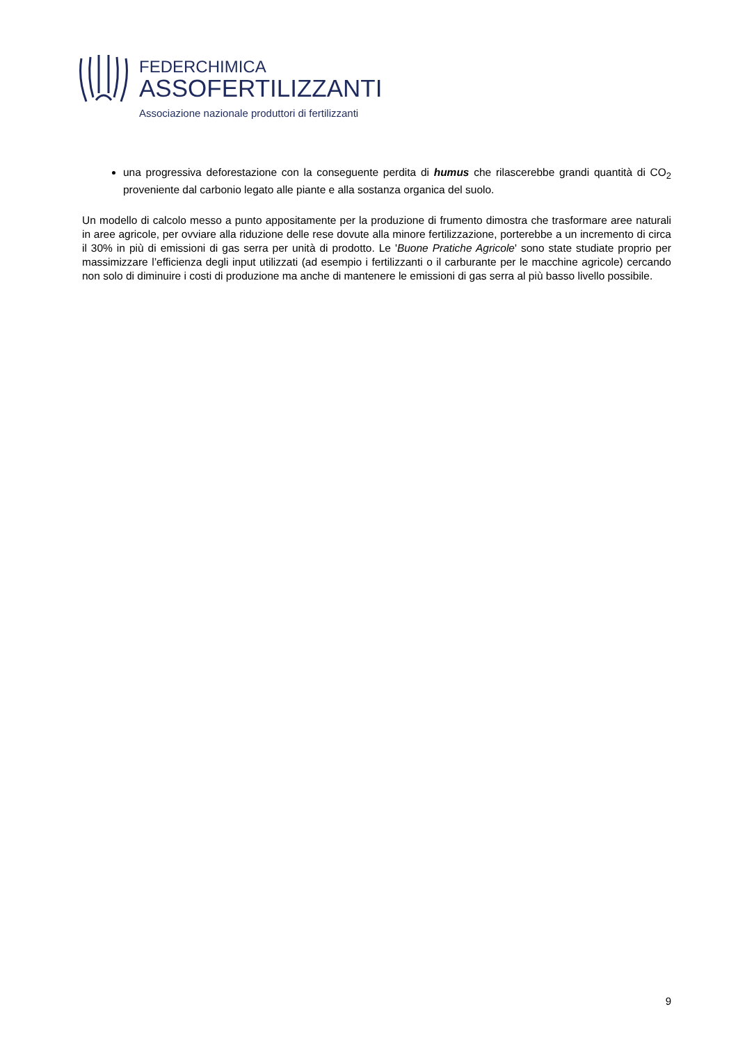FEDERCHIMICA
ASSOFERTILIZZANTI
Associazione nazionale produttori di fertilizzanti
una progressiva deforestazione con la conseguente perdita di humus che rilascerebbe grandi quantità di CO<sub>2</sub> proveniente dal carbonio legato alle piante e alla sostanza organica del suolo.
Un modello di calcolo messo a punto appositamente per la produzione di frumento dimostra che trasformare aree naturali in aree agricole, per ovviare alla riduzione delle rese dovute alla minore fertilizzazione, porterebbe a un incremento di circa il 30% in più di emissioni di gas serra per unità di prodotto. Le 'Buone Pratiche Agricole' sono state studiate proprio per massimizzare l’efficienza degli input utilizzati (ad esempio i fertilizzanti o il carburante per le macchine agricole) cercando non solo di diminuire i costi di produzione ma anche di mantenere le emissioni di gas serra al più basso livello possibile.
9